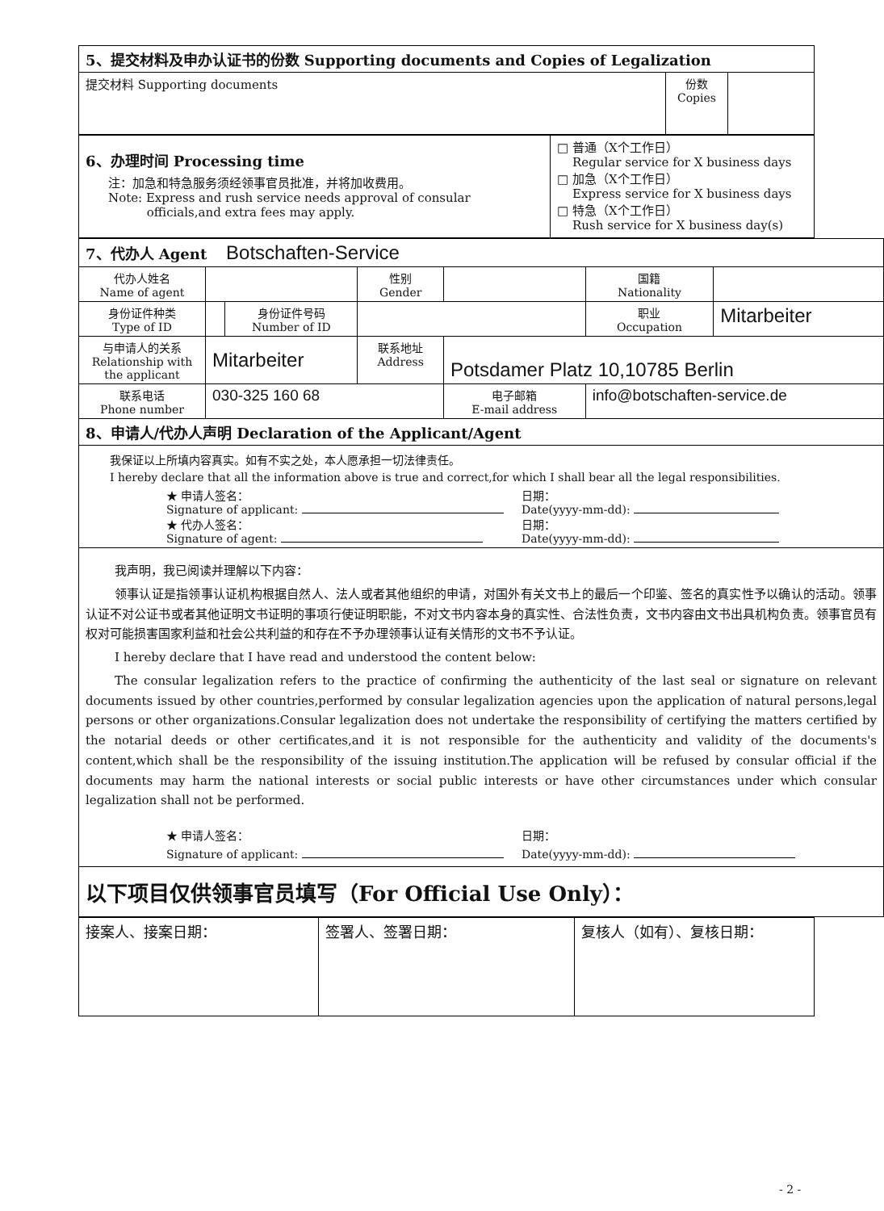| 5、提交材料及申办认证书的份数 Supporting documents and Copies of Legalization | | |
| 提交材料 Supporting documents | 份数 Copies | |
| 6、办理时间 Processing time 注：加急和特急服务须经领事官员批准，并将加收费用。 Note: Express and rush service needs approval of consular officials,and extra fees may apply. | □ 普通（X个工作日） Regular service for X business days □ 加急（X个工作日） Express service for X business days □ 特急（X个工作日） Rush service for X business day(s) |
| 7、代办人 Agent Botschaften-Service | | | | | | |
| 代办人姓名 Name of agent | | | 性别 Gender | | 国籍 Nationality | |
| 身份证件种类 Type of ID | | 身份证件号码 Number of ID | | | 职业 Occupation | Mitarbeiter |
| 与申请人的关系 Relationship with the applicant | Mitarbeiter | | 联系地址 Address | Potsdamer Platz 10,10785 Berlin | | |
| 联系电话 Phone number | 030-325 160 68 | | | 电子邮箱 E-mail address | info@botschaften-service.de | |
| 8、申请人/代办人声明 Declaration of the Applicant/Agent | | | | | | |
| 我保证以上所填内容真实。如有不实之处，本人愿承担一切法律责任。 I hereby declare that all the information above is true and correct,for which I shall bear all the legal responsibilities. ★ 申请人签名： Signature of applicant: 日期： Date(yyyy-mm-dd): ★ 代办人签名： Signature of agent: 日期： Date(yyyy-mm-dd): | | | | | | |
| 我声明，我已阅读并理解以下内容： 领事认证是指领事认证机构根据自然人、法人或者其他组织的申请，对国外有关文书上的最后一个印鉴、签名的真实性予以确认的活动。领事认证不对公证书或者其他证明文书证明的事项行使证明职能，不对文书内容本身的真实性、合法性负责，文书内容由文书出具机构负责。领事官员有权对可能损害国家利益和社会公共利益的和存在不予办理领事认证有关情形的文书不予认证。 I hereby declare that I have read and understood the content below: The consular legalization refers to the practice of confirming the authenticity of the last seal or signature on relevant documents issued by other countries,performed by consular legalization agencies upon the application of natural persons,legal persons or other organizations.Consular legalization does not undertake the responsibility of certifying the matters certified by the notarial deeds or other certificates,and it is not responsible for the authenticity and validity of the documents's content,which shall be the responsibility of the issuing institution.The application will be refused by consular official if the documents may harm the national interests or social public interests or have other circumstances under which consular legalization shall not be performed. ★ 申请人签名： Signature of applicant: 日期： Date(yyyy-mm-dd): | | | | | | |
| 以下项目仅供领事官员填写（For Official Use Only）： | | | | | | |
| 接案人、接案日期： | 签署人、签署日期： | 复核人（如有）、复核日期： |
- 2 -